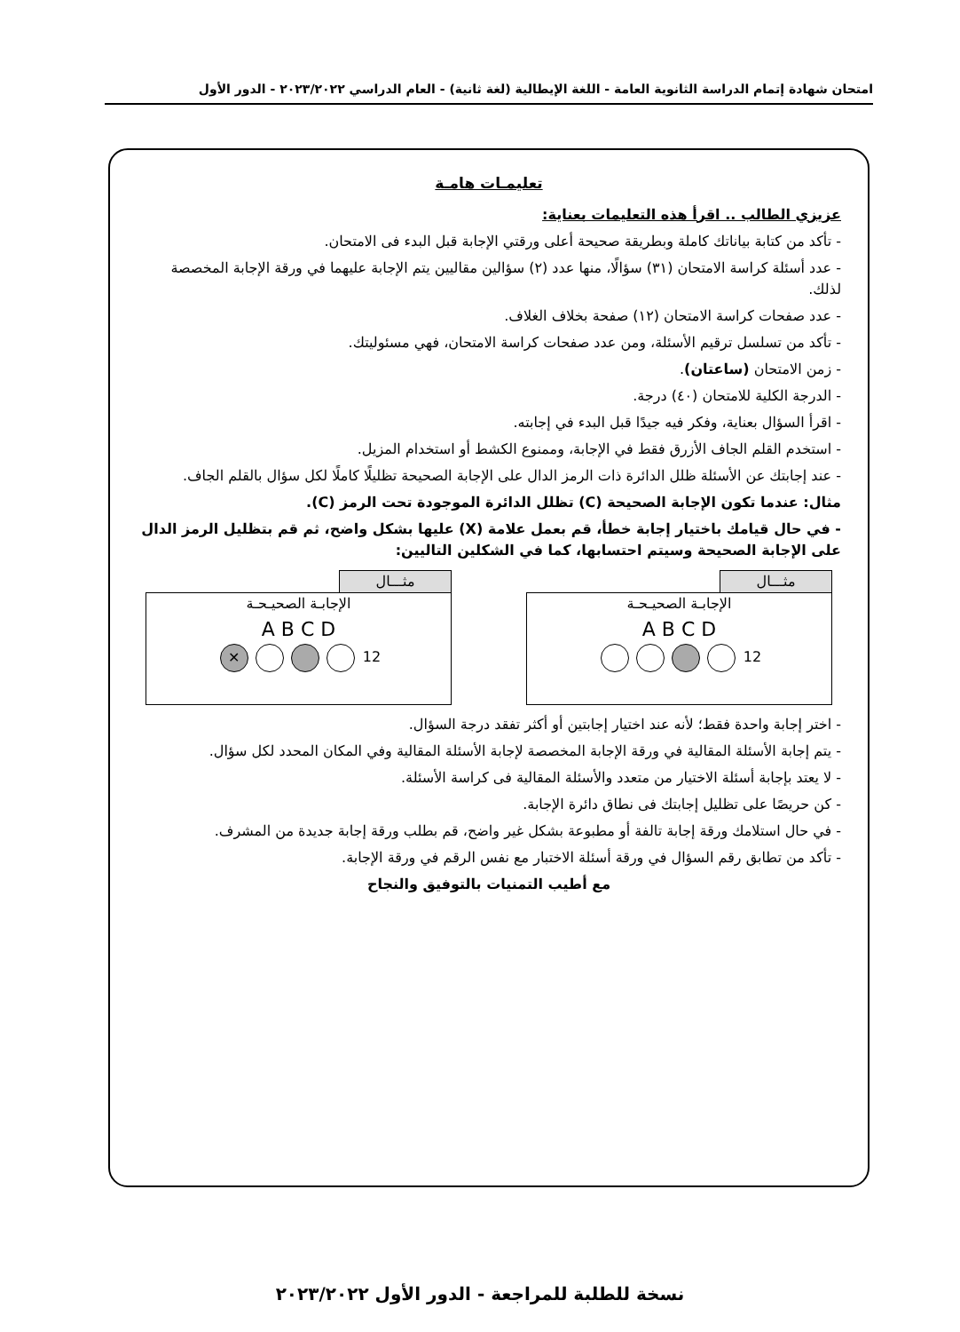امتحان شهادة إتمام الدراسة الثانوية العامة - اللغة الإيطالية (لغة ثانية) - العام الدراسي ٢٠٢٣/٢٠٢٢ - الدور الأول
تعليمـات هامـة
عزيزي الطالب .. اقرأ هذه التعليمات بعناية:
- تأكد من كتابة بياناتك كاملة وبطريقة صحيحة أعلى ورقتي الإجابة قبل البدء فى الامتحان.
- عدد أسئلة كراسة الامتحان (٣١) سؤالًا، منها عدد (٢) سؤالين مقاليين يتم الإجابة عليهما في ورقة الإجابة المخصصة لذلك.
- عدد صفحات كراسة الامتحان (١٢) صفحة بخلاف الغلاف.
- تأكد من تسلسل ترقيم الأسئلة، ومن عدد صفحات كراسة الامتحان، فهي مسئوليتك.
- زمن الامتحان (ساعتان).
- الدرجة الكلية للامتحان (٤٠) درجة.
- اقرأ السؤال بعناية، وفكر فيه جيدًا قبل البدء في إجابته.
- استخدم القلم الجاف الأزرق فقط في الإجابة، وممنوع الكشط أو استخدام المزيل.
- عند إجابتك عن الأسئلة ظلل الدائرة ذات الرمز الدال على الإجابة الصحيحة تظليلًا كاملًا لكل سؤال بالقلم الجاف.
مثال: عندما تكون الإجابة الصحيحة (C) تظلل الدائرة الموجودة تحت الرمز (C).
- في حال قيامك باختيار إجابة خطأ، قم بعمل علامة (X) عليها بشكل واضح، ثم قم بتظليل الرمز الدال على الإجابة الصحيحة وسيتم احتسابها، كما في الشكلين التاليين:
مثـــال
الإجابـة الصحيـحـة
A B C D
12
مثـــال
الإجابـة الصحيـحـة
A B C D
✕ 12
- اختر إجابة واحدة فقط؛ لأنه عند اختيار إجابتين أو أكثر تفقد درجة السؤال.
- يتم إجابة الأسئلة المقالية في ورقة الإجابة المخصصة لإجابة الأسئلة المقالية وفي المكان المحدد لكل سؤال.
- لا يعتد بإجابة أسئلة الاختيار من متعدد والأسئلة المقالية فى كراسة الأسئلة.
- كن حريصًا على تظليل إجابتك فى نطاق دائرة الإجابة.
- في حال استلامك ورقة إجابة تالفة أو مطبوعة بشكل غير واضح، قم بطلب ورقة إجابة جديدة من المشرف.
- تأكد من تطابق رقم السؤال في ورقة أسئلة الاختبار مع نفس الرقم في ورقة الإجابة.
مع أطيب التمنيات بالتوفيق والنجاح
نسخة للطلبة للمراجعة - الدور الأول ٢٠٢٣/٢٠٢٢